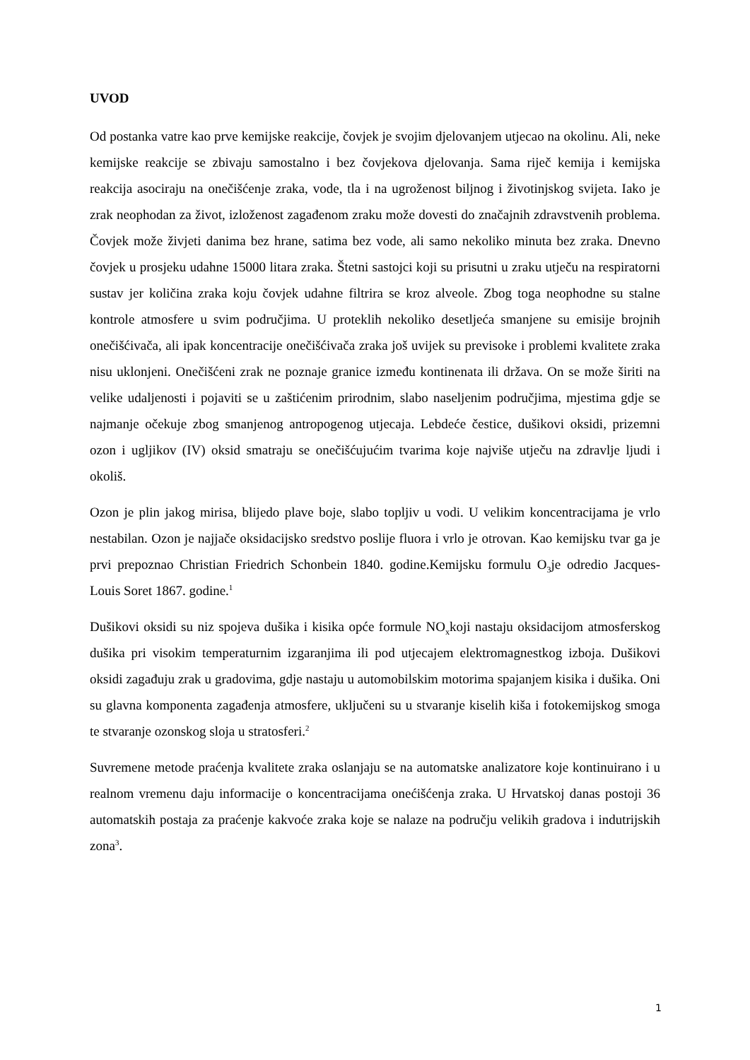UVOD
Od postanka vatre kao prve kemijske reakcije, čovjek je svojim djelovanjem utjecao na okolinu. Ali, neke kemijske reakcije se zbivaju samostalno i bez čovjekova djelovanja. Sama riječ kemija i kemijska reakcija asociraju na onečišćenje zraka, vode, tla i na ugroženost biljnog i životinjskog svijeta. Iako je zrak neophodan za život, izloženost zagađenom zraku može dovesti do značajnih zdravstvenih problema. Čovjek može živjeti danima bez hrane, satima bez vode, ali samo nekoliko minuta bez zraka. Dnevno čovjek u prosjeku udahne 15000 litara zraka. Štetni sastojci koji su prisutni u zraku utječu na respiratorni sustav jer količina zraka koju čovjek udahne filtrira se kroz alveole. Zbog toga neophodne su stalne kontrole atmosfere u svim područjima. U proteklih nekoliko desetljeća smanjene su emisije brojnih onečišćivača, ali ipak koncentracije onečišćivača zraka još uvijek su previsoke i problemi kvalitete zraka nisu uklonjeni. Onečišćeni zrak ne poznaje granice između kontinenata ili država. On se može širiti na velike udaljenosti i pojaviti se u zaštićenim prirodnim, slabo naseljenim područjima, mjestima gdje se najmanje očekuje zbog smanjenog antropogenog utjecaja. Lebdeće čestice, dušikovi oksidi, prizemni ozon i ugljikov (IV) oksid smatraju se onečišćujućim tvarima koje najviše utječu na zdravlje ljudi i okoliš.
Ozon je plin jakog mirisa, blijedo plave boje, slabo topljiv u vodi. U velikim koncentracijama je vrlo nestabilan. Ozon je najjače oksidacijsko sredstvo poslije fluora i vrlo je otrovan. Kao kemijsku tvar ga je prvi prepoznao Christian Friedrich Schonbein 1840. godine.Kemijsku formulu O<sub>3</sub>je odredio Jacques- Louis Soret 1867. godine.<sup>1</sup>
Dušikovi oksidi su niz spojeva dušika i kisika opće formule NO<sub>x</sub>koji nastaju oksidacijom atmosferskog dušika pri visokim temperaturnim izgaranjima ili pod utjecajem elektromagnestkog izboja. Dušikovi oksidi zagađuju zrak u gradovima, gdje nastaju u automobilskim motorima spajanjem kisika i dušika. Oni su glavna komponenta zagađenja atmosfere, uključeni su u stvaranje kiselih kiša i fotokemijskog smoga te stvaranje ozonskog sloja u stratosferi.<sup>2</sup>
Suvremene metode praćenja kvalitete zraka oslanjaju se na automatske analizatore koje kontinuirano i u realnom vremenu daju informacije o koncentracijama onećišćenja zraka. U Hrvatskoj danas postoji 36 automatskih postaja za praćenje kakvoće zraka koje se nalaze na području velikih gradova i indutrijskih zona<sup>3</sup>.
1